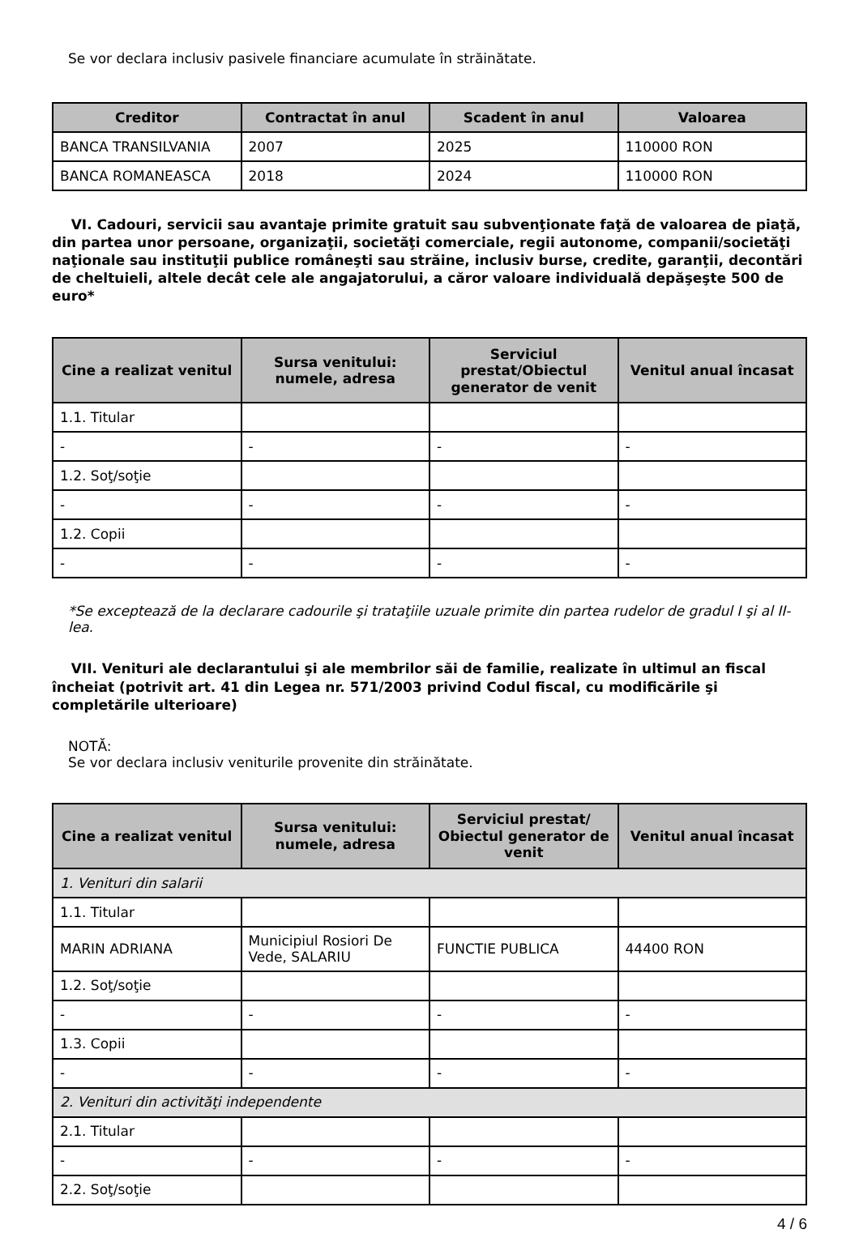Se vor declara inclusiv pasivele financiare acumulate în străinătate.
| Creditor | Contractat în anul | Scadent în anul | Valoarea |
| --- | --- | --- | --- |
| BANCA TRANSILVANIA | 2007 | 2025 | 110000 RON |
| BANCA ROMANEASCA | 2018 | 2024 | 110000 RON |
VI. Cadouri, servicii sau avantaje primite gratuit sau subvenţionate faţă de valoarea de piaţă, din partea unor persoane, organizaţii, societăţi comerciale, regii autonome, companii/societăţi naţionale sau instituţii publice româneşti sau străine, inclusiv burse, credite, garanţii, decontări de cheltuieli, altele decât cele ale angajatorului, a căror valoare individuală depăşeşte 500 de euro*
| Cine a realizat venitul | Sursa venitului: numele, adresa | Serviciul prestat/Obiectul generator de venit | Venitul anual încasat |
| --- | --- | --- | --- |
| 1.1. Titular | | | |
| - | - | - | - |
| 1.2. Soţ/soţie | | | |
| - | - | - | - |
| 1.2. Copii | | | |
| - | - | - | - |
*Se exceptează de la declarare cadourile şi trataţiile uzuale primite din partea rudelor de gradul I şi al II-lea.
VII. Venituri ale declarantului şi ale membrilor săi de familie, realizate în ultimul an fiscal încheiat (potrivit art. 41 din Legea nr. 571/2003 privind Codul fiscal, cu modificările şi completările ulterioare)
NOTĂ:
Se vor declara inclusiv veniturile provenite din străinătate.
| Cine a realizat venitul | Sursa venitului: numele, adresa | Serviciul prestat/ Obiectul generator de venit | Venitul anual încasat |
| --- | --- | --- | --- |
| 1. Venituri din salarii | | | |
| 1.1. Titular | | | |
| MARIN ADRIANA | Municipiul Rosiori De Vede, SALARIU | FUNCTIE PUBLICA | 44400 RON |
| 1.2. Soţ/soţie | | | |
| - | - | - | - |
| 1.3. Copii | | | |
| - | - | - | - |
| 2. Venituri din activităţi independente | | | |
| 2.1. Titular | | | |
| - | - | - | - |
| 2.2. Soţ/soţie | | | |
4 / 6